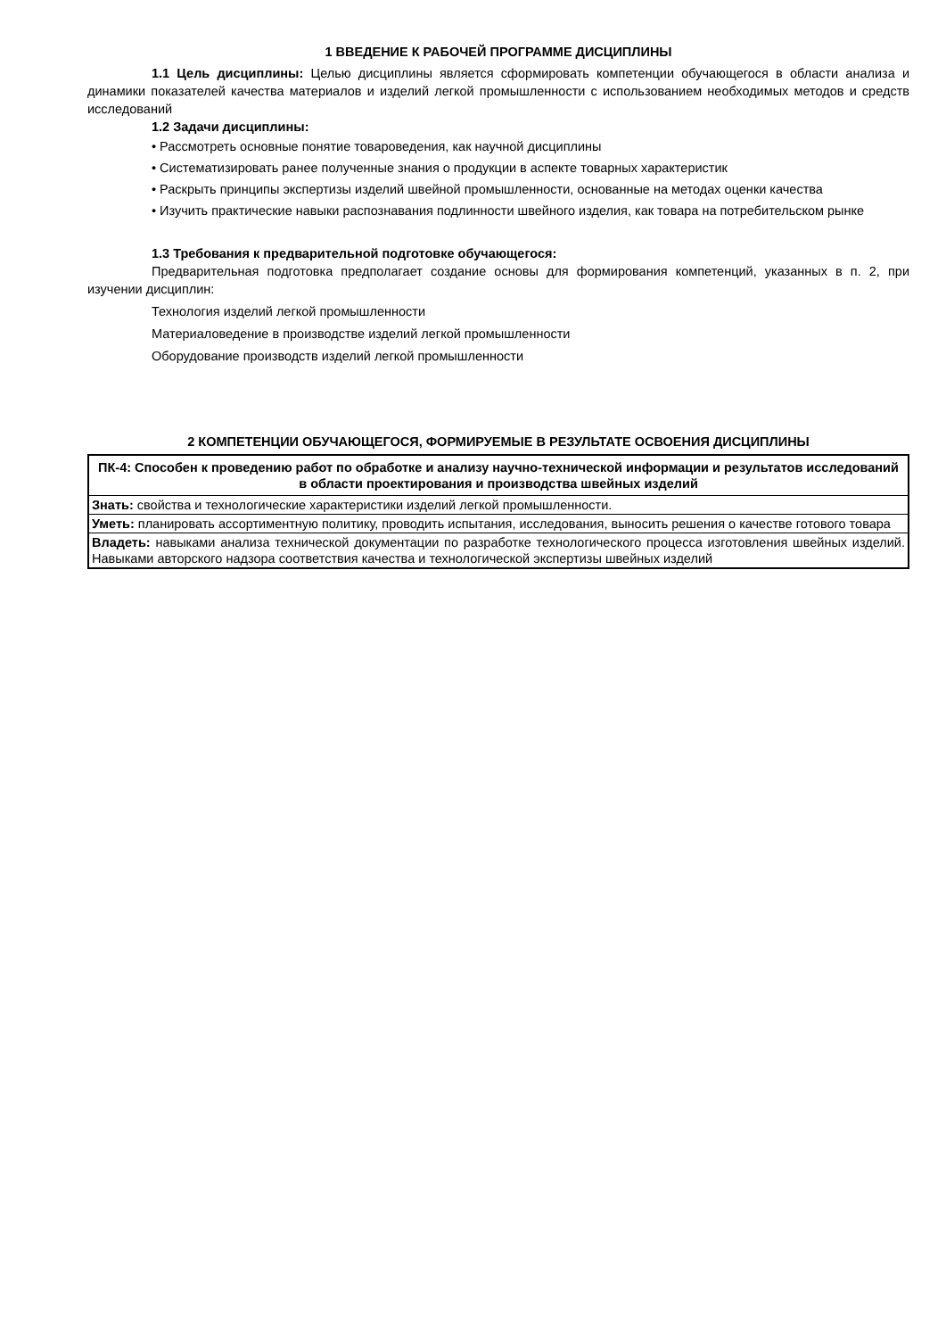1 ВВЕДЕНИЕ К РАБОЧЕЙ ПРОГРАММЕ ДИСЦИПЛИНЫ
1.1 Цель дисциплины: Целью дисциплины является сформировать компетенции обучающегося в области анализа и динамики показателей качества материалов и изделий легкой промышленности с использованием необходимых методов и средств исследований
1.2 Задачи дисциплины:
• Рассмотреть основные понятие товароведения, как научной дисциплины
• Систематизировать ранее полученные знания о продукции в аспекте товарных характеристик
• Раскрыть принципы экспертизы изделий швейной промышленности, основанные на методах оценки качества
• Изучить практические навыки распознавания подлинности швейного изделия, как товара на потребительском рынке
1.3 Требования к предварительной подготовке обучающегося:
Предварительная подготовка предполагает создание основы для формирования компетенций, указанных в п. 2, при изучении дисциплин:
Технология изделий легкой промышленности
Материаловедение в производстве изделий легкой промышленности
Оборудование производств изделий легкой промышленности
2 КОМПЕТЕНЦИИ ОБУЧАЮЩЕГОСЯ, ФОРМИРУЕМЫЕ В РЕЗУЛЬТАТЕ ОСВОЕНИЯ ДИСЦИПЛИНЫ
| ПК-4: Способен к проведению работ по обработке и анализу научно-технической информации и результатов исследований в области проектирования и производства швейных изделий |
| --- |
| Знать: свойства и технологические характеристики изделий легкой промышленности. |
| Уметь: планировать ассортиментную политику, проводить испытания, исследования, выносить решения о качестве готового товара |
| Владеть: навыками анализа технической документации по разработке технологического процесса изготовления швейных изделий. Навыками авторского надзора соответствия качества и технологической экспертизы швейных изделий |